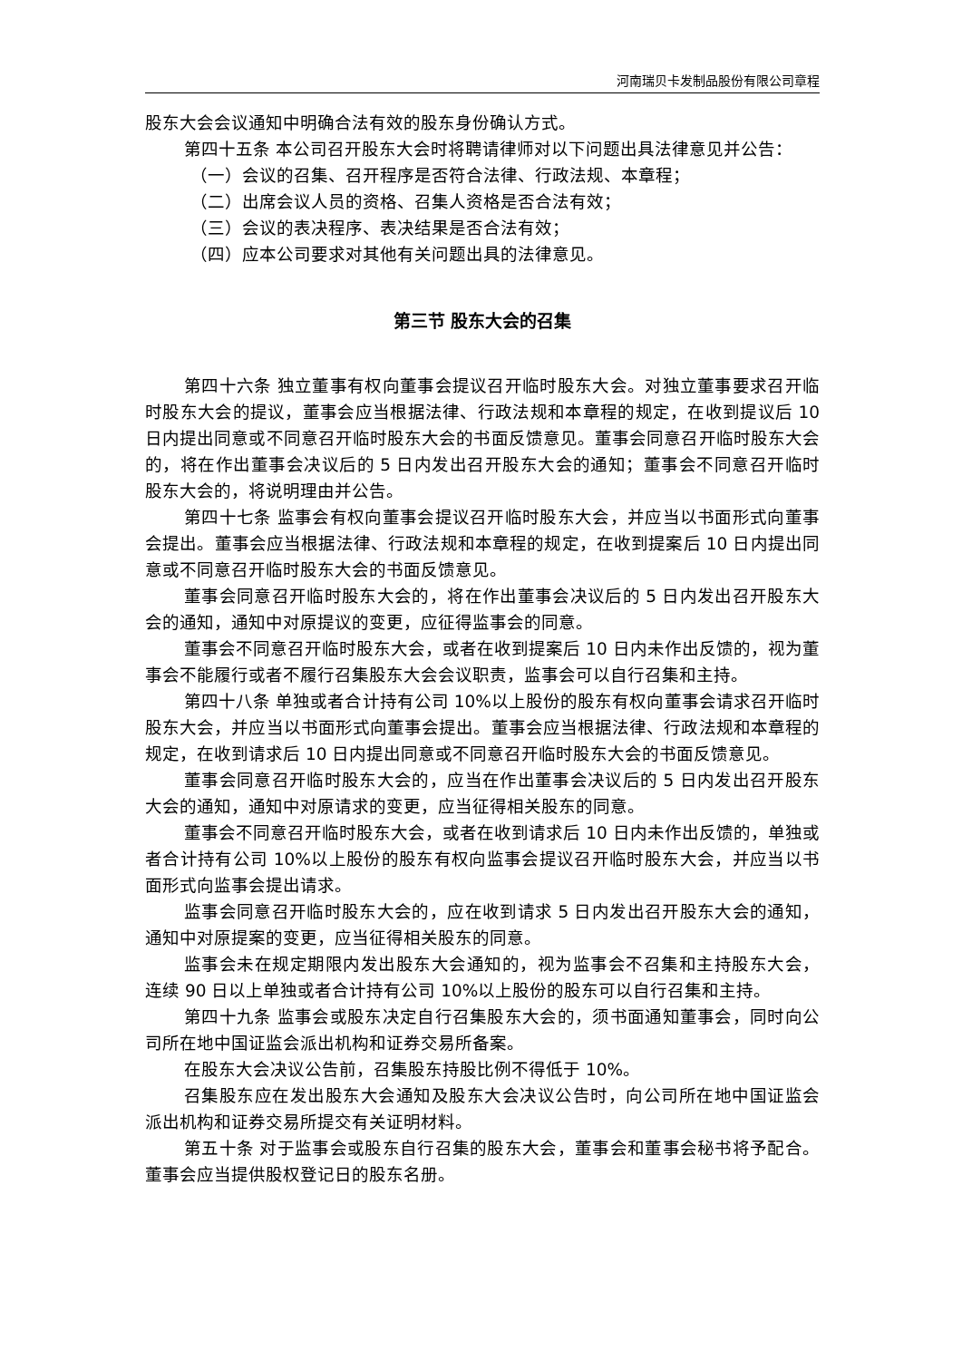河南瑞贝卡发制品股份有限公司章程
股东大会会议通知中明确合法有效的股东身份确认方式。
第四十五条 本公司召开股东大会时将聘请律师对以下问题出具法律意见并公告：
（一）会议的召集、召开程序是否符合法律、行政法规、本章程；
（二）出席会议人员的资格、召集人资格是否合法有效；
（三）会议的表决程序、表决结果是否合法有效；
（四）应本公司要求对其他有关问题出具的法律意见。
第三节 股东大会的召集
第四十六条 独立董事有权向董事会提议召开临时股东大会。对独立董事要求召开临时股东大会的提议，董事会应当根据法律、行政法规和本章程的规定，在收到提议后 10 日内提出同意或不同意召开临时股东大会的书面反馈意见。董事会同意召开临时股东大会的，将在作出董事会决议后的 5 日内发出召开股东大会的通知；董事会不同意召开临时股东大会的，将说明理由并公告。
第四十七条 监事会有权向董事会提议召开临时股东大会，并应当以书面形式向董事会提出。董事会应当根据法律、行政法规和本章程的规定，在收到提案后 10 日内提出同意或不同意召开临时股东大会的书面反馈意见。
董事会同意召开临时股东大会的，将在作出董事会决议后的 5 日内发出召开股东大会的通知，通知中对原提议的变更，应征得监事会的同意。
董事会不同意召开临时股东大会，或者在收到提案后 10 日内未作出反馈的，视为董事会不能履行或者不履行召集股东大会会议职责，监事会可以自行召集和主持。
第四十八条 单独或者合计持有公司 10%以上股份的股东有权向董事会请求召开临时股东大会，并应当以书面形式向董事会提出。董事会应当根据法律、行政法规和本章程的规定，在收到请求后 10 日内提出同意或不同意召开临时股东大会的书面反馈意见。
董事会同意召开临时股东大会的，应当在作出董事会决议后的 5 日内发出召开股东大会的通知，通知中对原请求的变更，应当征得相关股东的同意。
董事会不同意召开临时股东大会，或者在收到请求后 10 日内未作出反馈的，单独或者合计持有公司 10%以上股份的股东有权向监事会提议召开临时股东大会，并应当以书面形式向监事会提出请求。
监事会同意召开临时股东大会的，应在收到请求 5 日内发出召开股东大会的通知，通知中对原提案的变更，应当征得相关股东的同意。
监事会未在规定期限内发出股东大会通知的，视为监事会不召集和主持股东大会，连续 90 日以上单独或者合计持有公司 10%以上股份的股东可以自行召集和主持。
第四十九条 监事会或股东决定自行召集股东大会的，须书面通知董事会，同时向公司所在地中国证监会派出机构和证券交易所备案。
在股东大会决议公告前，召集股东持股比例不得低于 10%。
召集股东应在发出股东大会通知及股东大会决议公告时，向公司所在地中国证监会派出机构和证券交易所提交有关证明材料。
第五十条 对于监事会或股东自行召集的股东大会，董事会和董事会秘书将予配合。董事会应当提供股权登记日的股东名册。